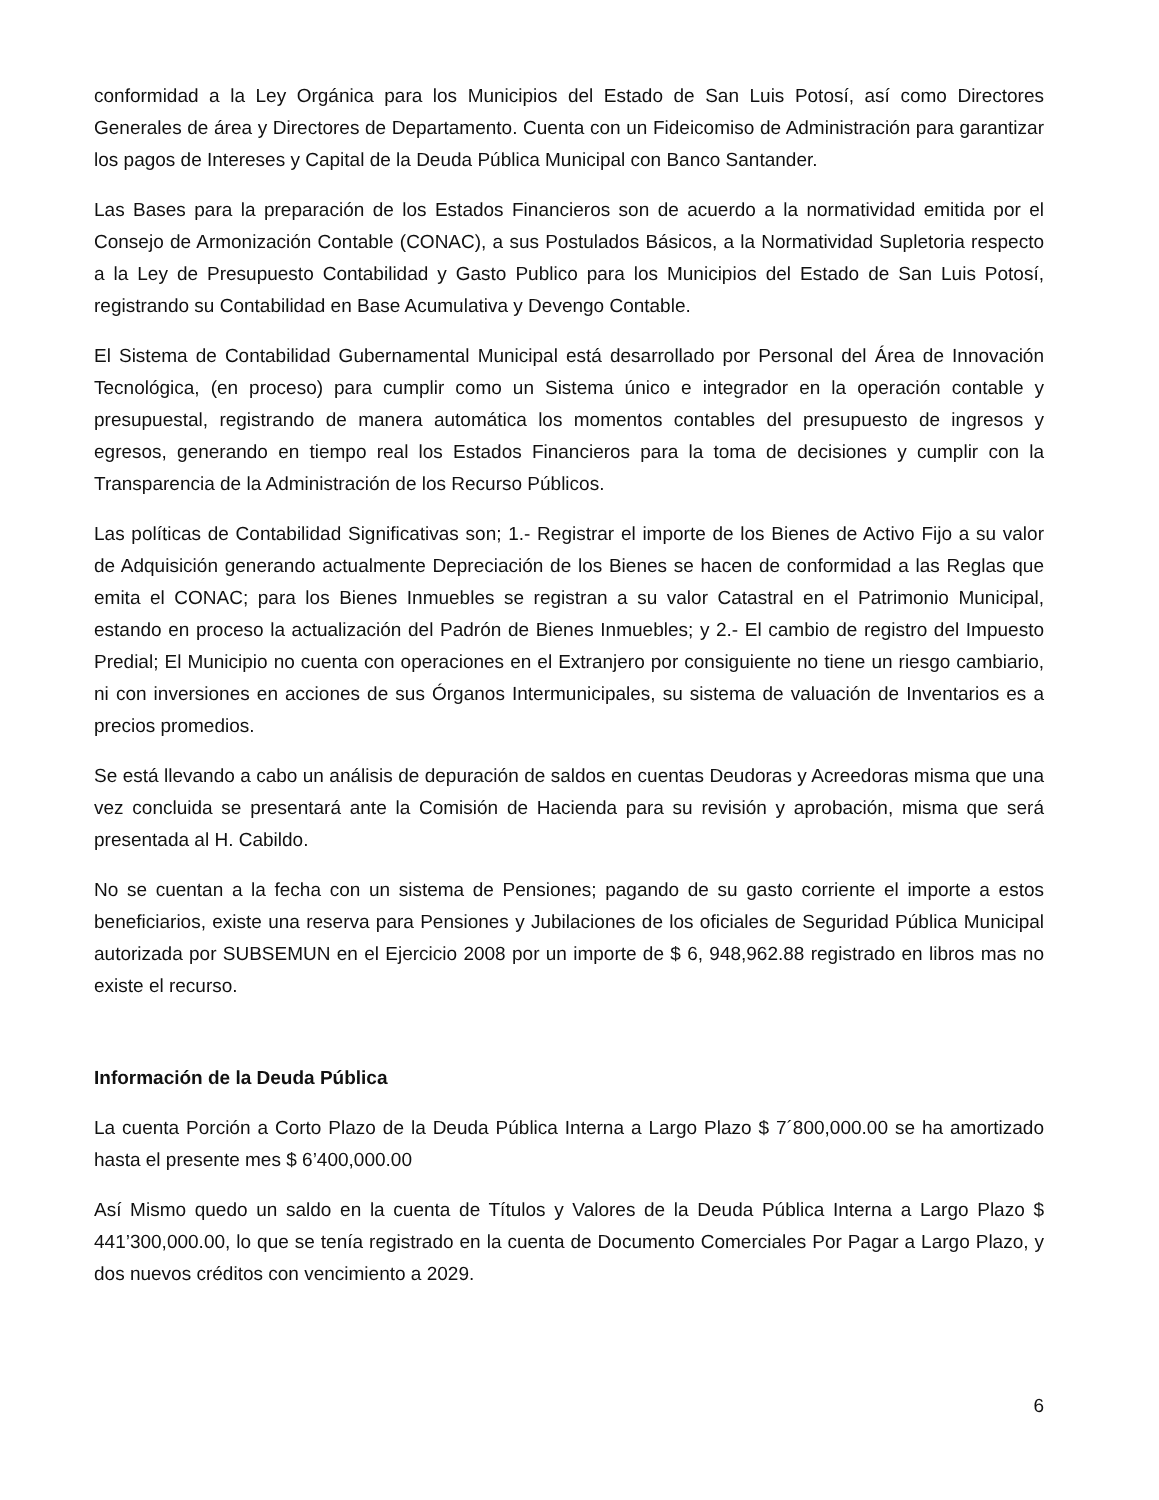conformidad a la Ley Orgánica para los Municipios del Estado de San Luis Potosí, así como Directores Generales de área y Directores de Departamento. Cuenta con un Fideicomiso de Administración para garantizar los pagos de Intereses y Capital de la Deuda Pública Municipal con Banco Santander.
Las Bases para la preparación de los Estados Financieros son de acuerdo a la normatividad emitida por el Consejo de Armonización Contable (CONAC), a sus Postulados Básicos, a la Normatividad Supletoria respecto a la Ley de Presupuesto Contabilidad y Gasto Publico para los Municipios del Estado de San Luis Potosí, registrando su Contabilidad en Base Acumulativa y Devengo Contable.
El Sistema de Contabilidad Gubernamental Municipal está desarrollado por Personal del Área de Innovación Tecnológica, (en proceso) para cumplir como un Sistema único e integrador en la operación contable y presupuestal, registrando de manera automática los momentos contables del presupuesto de ingresos y egresos, generando en tiempo real los Estados Financieros para la toma de decisiones y cumplir con la Transparencia de la Administración de los Recurso Públicos.
Las políticas de Contabilidad Significativas son; 1.- Registrar el importe de los Bienes de Activo Fijo a su valor de Adquisición generando actualmente Depreciación de los Bienes se hacen de conformidad a las Reglas que emita el CONAC; para los Bienes Inmuebles se registran a su valor Catastral en el Patrimonio Municipal, estando en proceso la actualización del Padrón de Bienes Inmuebles; y 2.- El cambio de registro del Impuesto Predial; El Municipio no cuenta con operaciones en el Extranjero por consiguiente no tiene un riesgo cambiario, ni con inversiones en acciones de sus Órganos Intermunicipales, su sistema de valuación de Inventarios es a precios promedios.
Se está llevando a cabo un análisis de depuración de saldos en cuentas Deudoras y Acreedoras misma que una vez concluida se presentará ante la Comisión de Hacienda para su revisión y aprobación, misma que será presentada al H. Cabildo.
No se cuentan a la fecha con un sistema de Pensiones; pagando de su gasto corriente el importe a estos beneficiarios, existe una reserva para Pensiones y Jubilaciones de los oficiales de Seguridad Pública Municipal autorizada por SUBSEMUN en el Ejercicio 2008 por un importe de $ 6, 948,962.88 registrado en libros mas no existe el recurso.
Información de la Deuda Pública
La cuenta Porción a Corto Plazo de la Deuda Pública Interna a Largo Plazo $ 7´800,000.00 se ha amortizado hasta el presente mes $ 6’400,000.00
Así Mismo quedo un saldo en la cuenta de Títulos y Valores de la Deuda Pública Interna a Largo Plazo $ 441’300,000.00, lo que se tenía registrado en la cuenta de Documento Comerciales Por Pagar a Largo Plazo, y dos nuevos créditos con vencimiento a 2029.
6